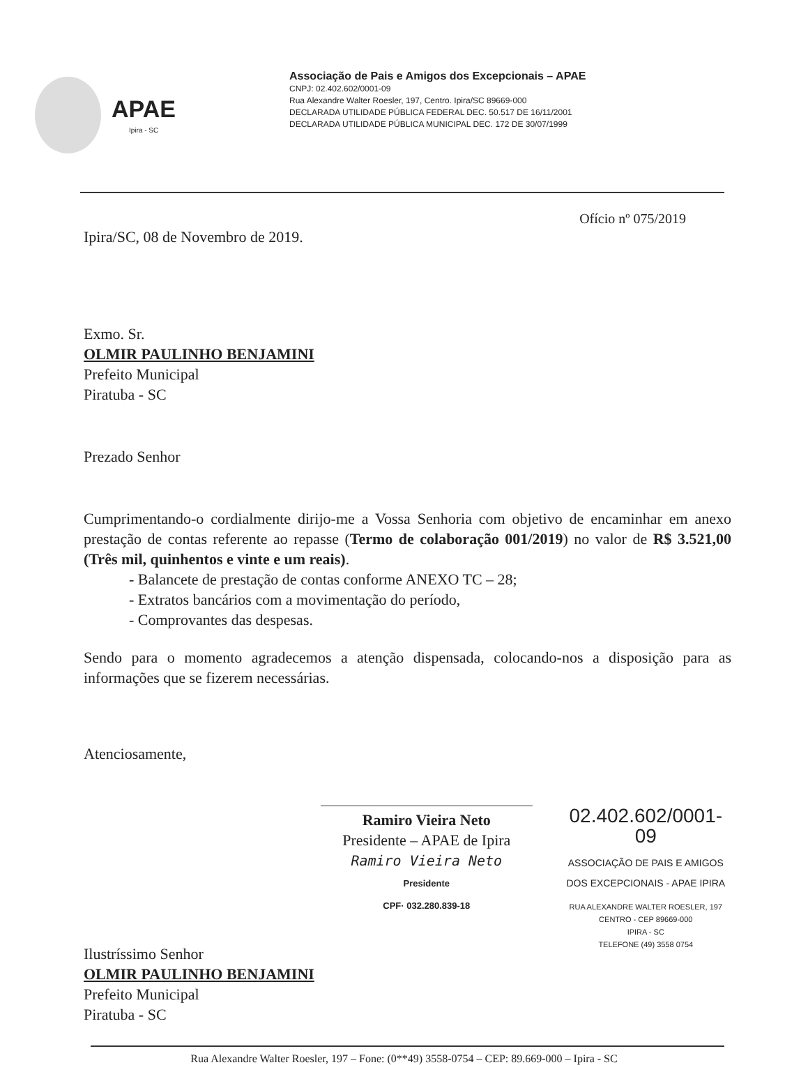APAE
Ipira - SC
Associação de Pais e Amigos dos Excepcionais – APAE
CNPJ: 02.402.602/0001-09
Rua Alexandre Walter Roesler, 197, Centro. Ipira/SC 89669-000
DECLARADA UTILIDADE PÚBLICA FEDERAL DEC. 50.517 DE 16/11/2001
DECLARADA UTILIDADE PÚBLICA MUNICIPAL DEC. 172 DE 30/07/1999
Ofício nº 075/2019
Ipira/SC, 08 de Novembro de 2019.
Exmo. Sr.
OLMIR PAULINHO BENJAMINI
Prefeito Municipal
Piratuba - SC
Prezado Senhor
Cumprimentando-o cordialmente dirijo-me a Vossa Senhoria com objetivo de encaminhar em anexo prestação de contas referente ao repasse (Termo de colaboração 001/2019) no valor de R$ 3.521,00 (Três mil, quinhentos e vinte e um reais).
- Balancete de prestação de contas conforme ANEXO TC – 28;
- Extratos bancários com a movimentação do período,
- Comprovantes das despesas.
Sendo para o momento agradecemos a atenção dispensada, colocando-nos a disposição para as informações que se fizerem necessárias.
Atenciosamente,
Ramiro Vieira Neto
Presidente – APAE de Ipira
Ramiro Vieira Neto
Presidente
CPF· 032.280.839-18
02.402.602/0001-09
ASSOCIAÇÃO DE PAIS E AMIGOS
DOS EXCEPCIONAIS - APAE IPIRA
RUA ALEXANDRE WALTER ROESLER, 197
CENTRO - CEP 89669-000
IPIRA - SC
TELEFONE (49) 3558 0754
Ilustríssimo Senhor
OLMIR PAULINHO BENJAMINI
Prefeito Municipal
Piratuba - SC
Rua Alexandre Walter Roesler, 197 – Fone: (0**49) 3558-0754 – CEP: 89.669-000 – Ipira - SC